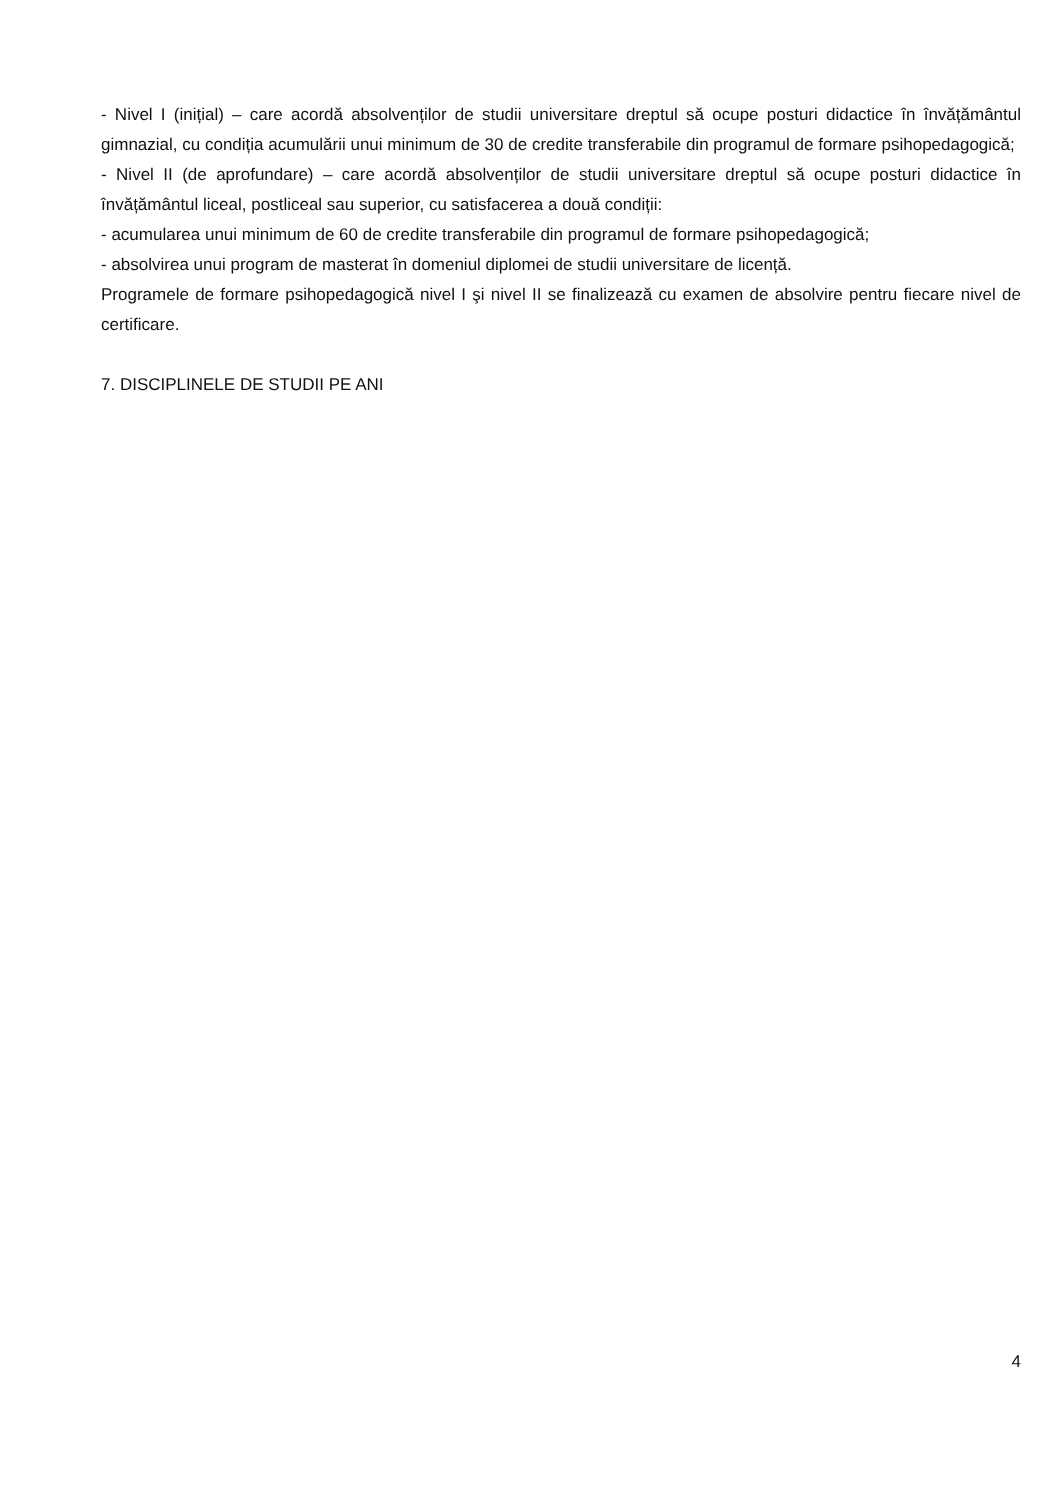- Nivel I (inițial) – care acordă absolvenților de studii universitare dreptul să ocupe posturi didactice în învățământul gimnazial, cu condiția acumulării unui minimum de 30 de credite transferabile din programul de formare psihopedagogică;
- Nivel II (de aprofundare) – care acordă absolvenților de studii universitare dreptul să ocupe posturi didactice în învățământul liceal, postliceal sau superior, cu satisfacerea a două condiții:
- acumularea unui minimum de 60 de credite transferabile din programul de formare psihopedagogică;
- absolvirea unui program de masterat în domeniul diplomei de studii universitare de licență.
Programele de formare psihopedagogică nivel I şi nivel II se finalizează cu examen de absolvire pentru fiecare nivel de certificare.
7. DISCIPLINELE DE STUDII PE ANI
4